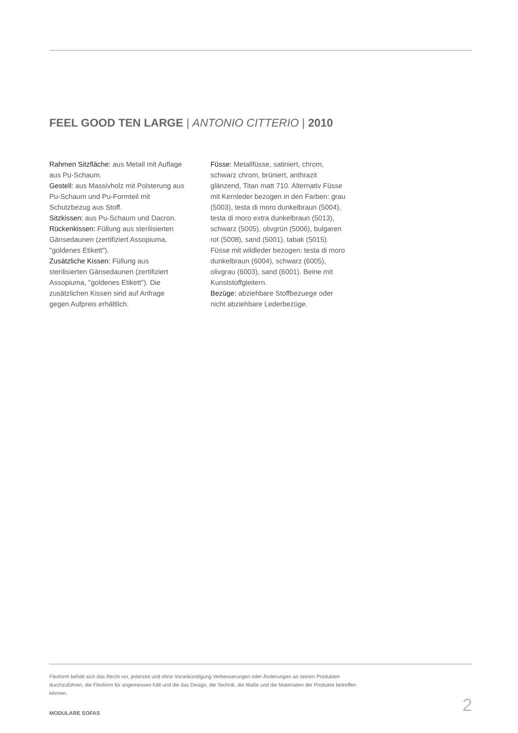FEEL GOOD TEN LARGE | ANTONIO CITTERIO | 2010
Rahmen Sitzfläche: aus Metall mit Auflage aus Pu-Schaum.
Gestell: aus Massivholz mit Polsterung aus Pu-Schaum und Pu-Formteil mit Schutzbezug aus Stoff.
Sitzkissen: aus Pu-Schaum und Dacron.
Rückenkissen: Füllung aus sterilisierten Gänsedaunen (zertifiziert Assopiuma, "goldenes Etikett").
Zusätzliche Kissen: Füllung aus sterilisierten Gänsedaunen (zertifiziert Assopiuma, "goldenes Etikett"). Die zusätzlichen Kissen sind auf Anfrage gegen Aufpreis erhältlich.
Füsse: Metallfüsse, satiniert, chrom, schwarz chrom, brüniert, anthrazit glänzend, Titan matt 710. Alternativ Füsse mit Kernleder bezogen in den Farben: grau (5003), testa di moro dunkelbraun (5004), testa di moro extra dunkelbraun (5013), schwarz (5005), olivgrün (5006), bulgaren rot (5008), sand (5001), tabak (5015). Füsse mit wildleder bezogen: testa di moro dunkelbraun (6004), schwarz (6005), olivgrau (6003), sand (6001). Beine mit Kunststoffgleitern.
Bezüge: abziehbare Stoffbezuege oder nicht abziehbare Lederbezüge.
Flexform behält sich das Recht vor, jederzeit und ohne Vorankündigung Verbesserungen oder Änderungen an seinen Produkten durchzuführen, die Flexform für angemessen hält und die das Design, die Technik, die Maße und die Materialien der Produkte betreffen können.
2 MODULARE SOFAS